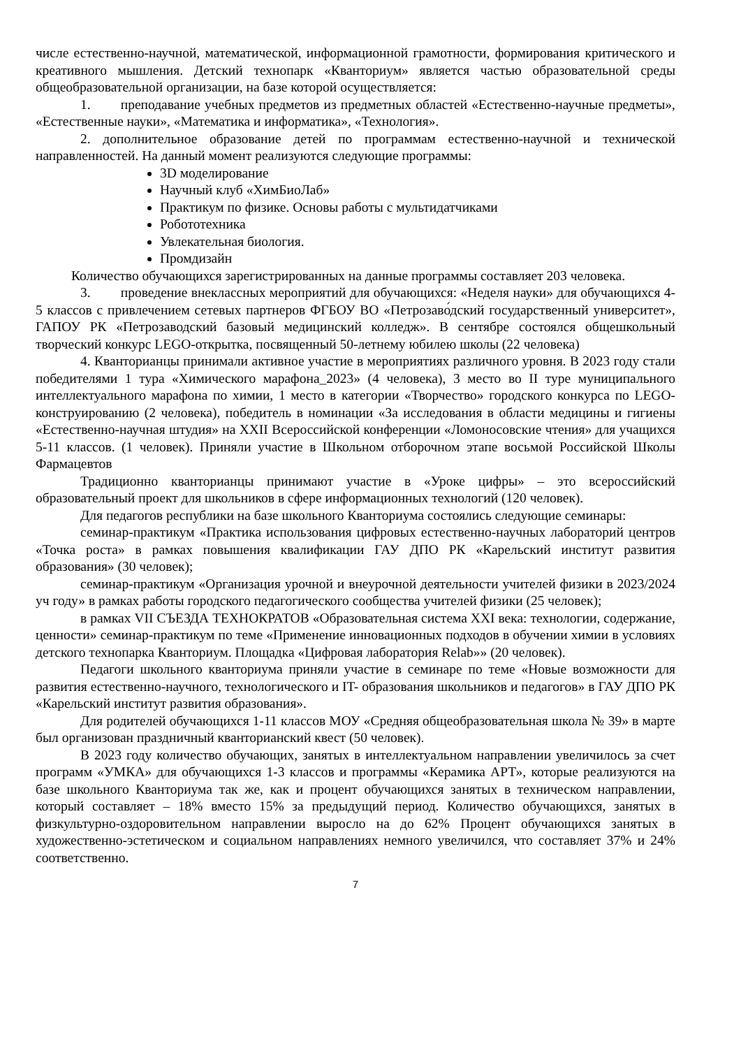числе естественно-научной, математической, информационной грамотности, формирования критического и креативного мышления. Детский технопарк «Кванториум» является частью образовательной среды общеобразовательной организации, на базе которой осуществляется:
1. преподавание учебных предметов из предметных областей «Естественно-научные предметы», «Естественные науки», «Математика и информатика», «Технология».
2. дополнительное образование детей по программам естественно-научной и технической направленностей. На данный момент реализуются следующие программы:
3D моделирование
Научный клуб «ХимБиоЛаб»
Практикум по физике. Основы работы с мультидатчиками
Робототехника
Увлекательная биология.
Промдизайн
Количество обучающихся зарегистрированных на данные программы составляет 203 человека.
3. проведение внеклассных мероприятий для обучающихся: «Неделя науки» для обучающихся 4-5 классов с привлечением сетевых партнеров ФГБОУ ВО «Петрозаво́дский государственный университет», ГАПОУ РК «Петрозаводский базовый медицинский колледж». В сентябре состоялся общешкольный творческий конкурс LEGO-открытка, посвященный 50-летнему юбилею школы (22 человека)
4. Кванторианцы принимали активное участие в мероприятиях различного уровня. В 2023 году стали победителями 1 тура «Химического марафона_2023» (4 человека), 3 место во II туре муниципального интеллектуального марафона по химии, 1 место в категории «Творчество» городского конкурса по LEGO- конструированию (2 человека), победитель в номинации «За исследования в области медицины и гигиены «Естественно-научная штудия» на XXII Всероссийской конференции «Ломоносовские чтения» для учащихся 5-11 классов. (1 человек). Приняли участие в Школьном отборочном этапе восьмой Российской Школы Фармацевтов
Традиционно кванторианцы принимают участие в «Уроке цифры» – это всероссийский образовательный проект для школьников в сфере информационных технологий (120 человек).
Для педагогов республики на базе школьного Кванториума состоялись следующие семинары:
семинар-практикум «Практика использования цифровых естественно-научных лабораторий центров «Точка роста» в рамках повышения квалификации ГАУ ДПО РК «Карельский институт развития образования» (30 человек);
семинар-практикум «Организация урочной и внеурочной деятельности учителей физики в 2023/2024 уч году» в рамках работы городского педагогического сообщества учителей физики (25 человек);
в рамках VII СЪЕЗДА ТЕХНОКРАТОВ «Образовательная система XXI века: технологии, содержание, ценности» семинар-практикум по теме «Применение инновационных подходов в обучении химии в условиях детского технопарка Кванториум. Площадка «Цифровая лаборатория Relab»» (20 человек).
Педагоги школьного кванториума приняли участие в семинаре по теме «Новые возможности для развития естественно-научного, технологического и IT- образования школьников и педагогов» в ГАУ ДПО РК «Карельский институт развития образования».
Для родителей обучающихся 1-11 классов МОУ «Средняя общеобразовательная школа № 39» в марте был организован праздничный кванторианский квест (50 человек).
В 2023 году количество обучающих, занятых в интеллектуальном направлении увеличилось за счет программ «УМКА» для обучающихся 1-3 классов и программы «Керамика АРТ», которые реализуются на базе школьного Кванториума так же, как и процент обучающихся занятых в техническом направлении, который составляет – 18% вместо 15% за предыдущий период. Количество обучающихся, занятых в физкультурно-оздоровительном направлении выросло на до 62% Процент обучающихся занятых в художественно-эстетическом и социальном направлениях немного увеличился, что составляет 37% и 24% соответственно.
7